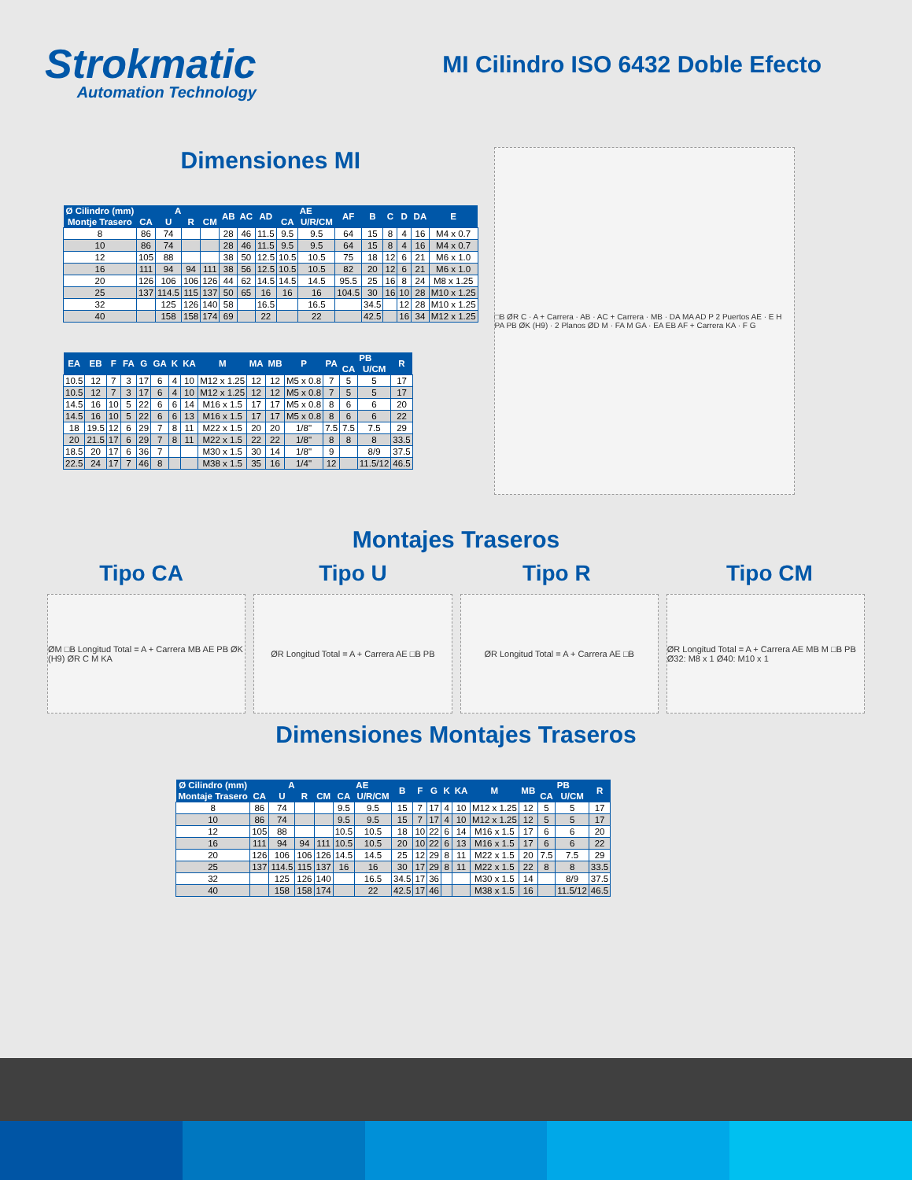Strokmatic
Automation Technology
MI Cilindro ISO 6432 Doble Efecto
Dimensiones MI
| Ø Cilindro (mm) | A | | | | AB | AC | AD | AE | | AF | B | C | D | DA | E |
| --- | --- | --- | --- | --- | --- | --- | --- | --- | --- | --- | --- | --- | --- | --- | --- |
| Montje Trasero | CA | U | R | CM | | | | CA | U/R/CM | | | | | | |
| 8 | 86 | 74 | | | 28 | 46 | 11.5 | 9.5 | 9.5 | 64 | 15 | 8 | 4 | 16 | M4 x 0.7 |
| 10 | 86 | 74 | | | 28 | 46 | 11.5 | 9.5 | 9.5 | 64 | 15 | 8 | 4 | 16 | M4 x 0.7 |
| 12 | 105 | 88 | | | 38 | 50 | 12.5 | 10.5 | 10.5 | 75 | 18 | 12 | 6 | 21 | M6 x 1.0 |
| 16 | 111 | 94 | 94 | 111 | 38 | 56 | 12.5 | 10.5 | 10.5 | 82 | 20 | 12 | 6 | 21 | M6 x 1.0 |
| 20 | 126 | 106 | 106 | 126 | 44 | 62 | 14.5 | 14.5 | 14.5 | 95.5 | 25 | 16 | 8 | 24 | M8 x 1.25 |
| 25 | 137 | 114.5 | 115 | 137 | 50 | 65 | 16 | 16 | 16 | 104.5 | 30 | 16 | 10 | 28 | M10 x 1.25 |
| 32 | | 125 | 126 | 140 | 58 | | 16.5 | | 16.5 | | 34.5 | | 12 | 28 | M10 x 1.25 |
| 40 | | 158 | 158 | 174 | 69 | | 22 | | 22 | | 42.5 | | 16 | 34 | M12 x 1.25 |
| EA | EB | F | FA | G | GA | K | KA | M | MA | MB | P | PA | PB | | R |
| --- | --- | --- | --- | --- | --- | --- | --- | --- | --- | --- | --- | --- | --- | --- | --- |
| | | | | | | | | | | | | | CA | U/CM | |
| 10.5 | 12 | 7 | 3 | 17 | 6 | 4 | 10 | M12 x 1.25 | 12 | 12 | M5 x 0.8 | 7 | 5 | 5 | 17 |
| 10.5 | 12 | 7 | 3 | 17 | 6 | 4 | 10 | M12 x 1.25 | 12 | 12 | M5 x 0.8 | 7 | 5 | 5 | 17 |
| 14.5 | 16 | 10 | 5 | 22 | 6 | 6 | 14 | M16 x 1.5 | 17 | 17 | M5 x 0.8 | 8 | 6 | 6 | 20 |
| 14.5 | 16 | 10 | 5 | 22 | 6 | 6 | 13 | M16 x 1.5 | 17 | 17 | M5 x 0.8 | 8 | 6 | 6 | 22 |
| 18 | 19.5 | 12 | 6 | 29 | 7 | 8 | 11 | M22 x 1.5 | 20 | 20 | 1/8" | 7.5 | 7.5 | 7.5 | 29 |
| 20 | 21.5 | 17 | 6 | 29 | 7 | 8 | 11 | M22 x 1.5 | 22 | 22 | 1/8" | 8 | 8 | 8 | 33.5 |
| 18.5 | 20 | 17 | 6 | 36 | 7 | | | M30 x 1.5 | 30 | 14 | 1/8" | 9 | | 8/9 | 37.5 |
| 22.5 | 24 | 17 | 7 | 46 | 8 | | | M38 x 1.5 | 35 | 16 | 1/4" | 12 | | 11.5/12 | 46.5 |
□B ØR C · A + Carrera · AB · AC + Carrera · MB · DA MA AD P 2 Puertos AE · E H PA PB ØK (H9) · 2 Planos ØD M · FA M GA · EA EB AF + Carrera KA · F G
Montajes Traseros
Tipo CA Tipo U Tipo R Tipo CM
ØM □B Longitud Total = A + Carrera MB AE PB ØK (H9) ØR C M KA
ØR Longitud Total = A + Carrera AE □B PB
ØR Longitud Total = A + Carrera AE □B
ØR Longitud Total = A + Carrera AE MB M □B PB Ø32: M8 x 1 Ø40: M10 x 1
Dimensiones Montajes Traseros
| Ø Cilindro (mm) | A | | | | AE | | B | F | G | K | KA | M | MB | PB | | R |
| --- | --- | --- | --- | --- | --- | --- | --- | --- | --- | --- | --- | --- | --- | --- | --- | --- |
| Montaje Trasero | CA | U | R | CM | CA | U/R/CM | | | | | | | | CA | U/CM | |
| 8 | 86 | 74 | | | 9.5 | 9.5 | 15 | 7 | 17 | 4 | 10 | M12 x 1.25 | 12 | 5 | 5 | 17 |
| 10 | 86 | 74 | | | 9.5 | 9.5 | 15 | 7 | 17 | 4 | 10 | M12 x 1.25 | 12 | 5 | 5 | 17 |
| 12 | 105 | 88 | | | 10.5 | 10.5 | 18 | 10 | 22 | 6 | 14 | M16 x 1.5 | 17 | 6 | 6 | 20 |
| 16 | 111 | 94 | 94 | 111 | 10.5 | 10.5 | 20 | 10 | 22 | 6 | 13 | M16 x 1.5 | 17 | 6 | 6 | 22 |
| 20 | 126 | 106 | 106 | 126 | 14.5 | 14.5 | 25 | 12 | 29 | 8 | 11 | M22 x 1.5 | 20 | 7.5 | 7.5 | 29 |
| 25 | 137 | 114.5 | 115 | 137 | 16 | 16 | 30 | 17 | 29 | 8 | 11 | M22 x 1.5 | 22 | 8 | 8 | 33.5 |
| 32 | | 125 | 126 | 140 | | 16.5 | 34.5 | 17 | 36 | | | M30 x 1.5 | 14 | | 8/9 | 37.5 |
| 40 | | 158 | 158 | 174 | | 22 | 42.5 | 17 | 46 | | | M38 x 1.5 | 16 | | 11.5/12 | 46.5 |